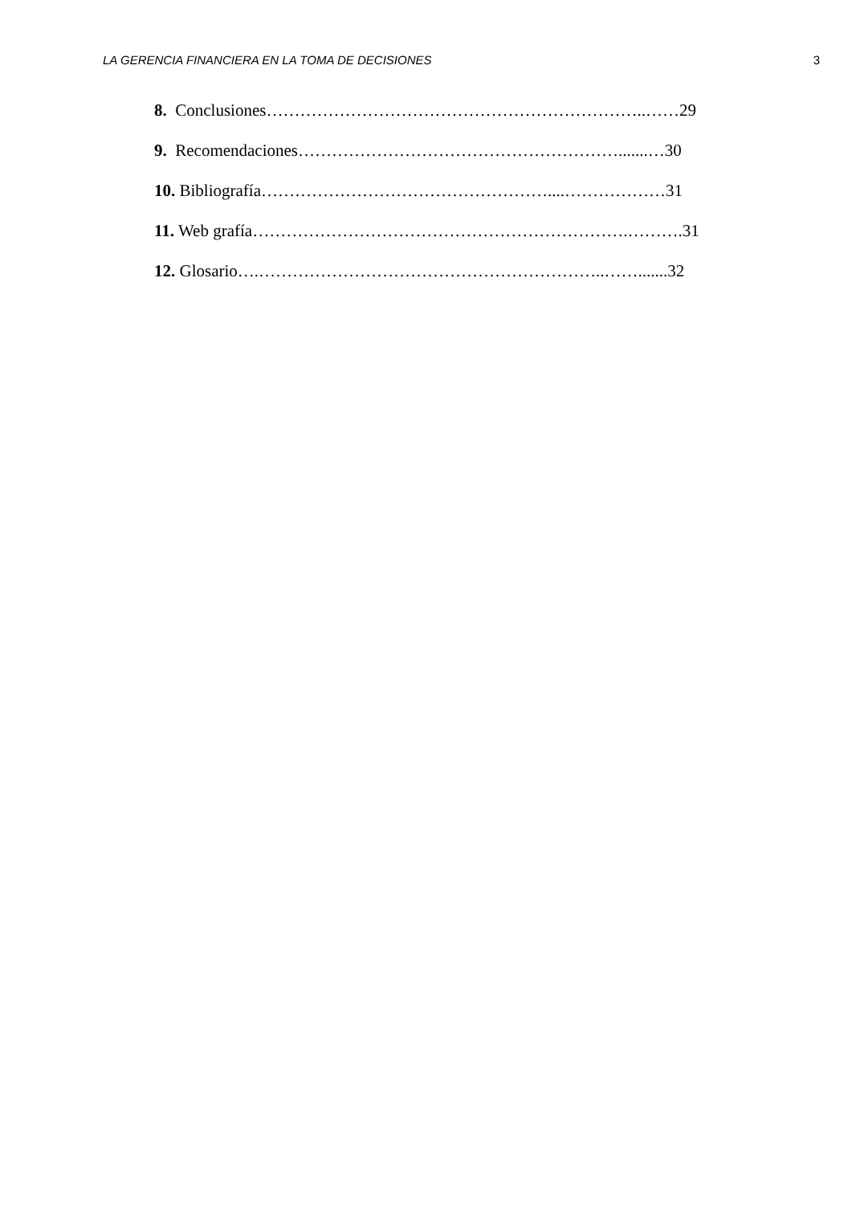LA GERENCIA FINANCIERA EN LA TOMA DE DECISIONES 3
8. Conclusiones…………………………………………………………..……29
9. Recomendaciones………………………………………………….......…30
10. Bibliografía……………………………………………....………………31
11. Web grafía………………………………………………………….……….31
12. Glosario….……………………………………………………..…….......32